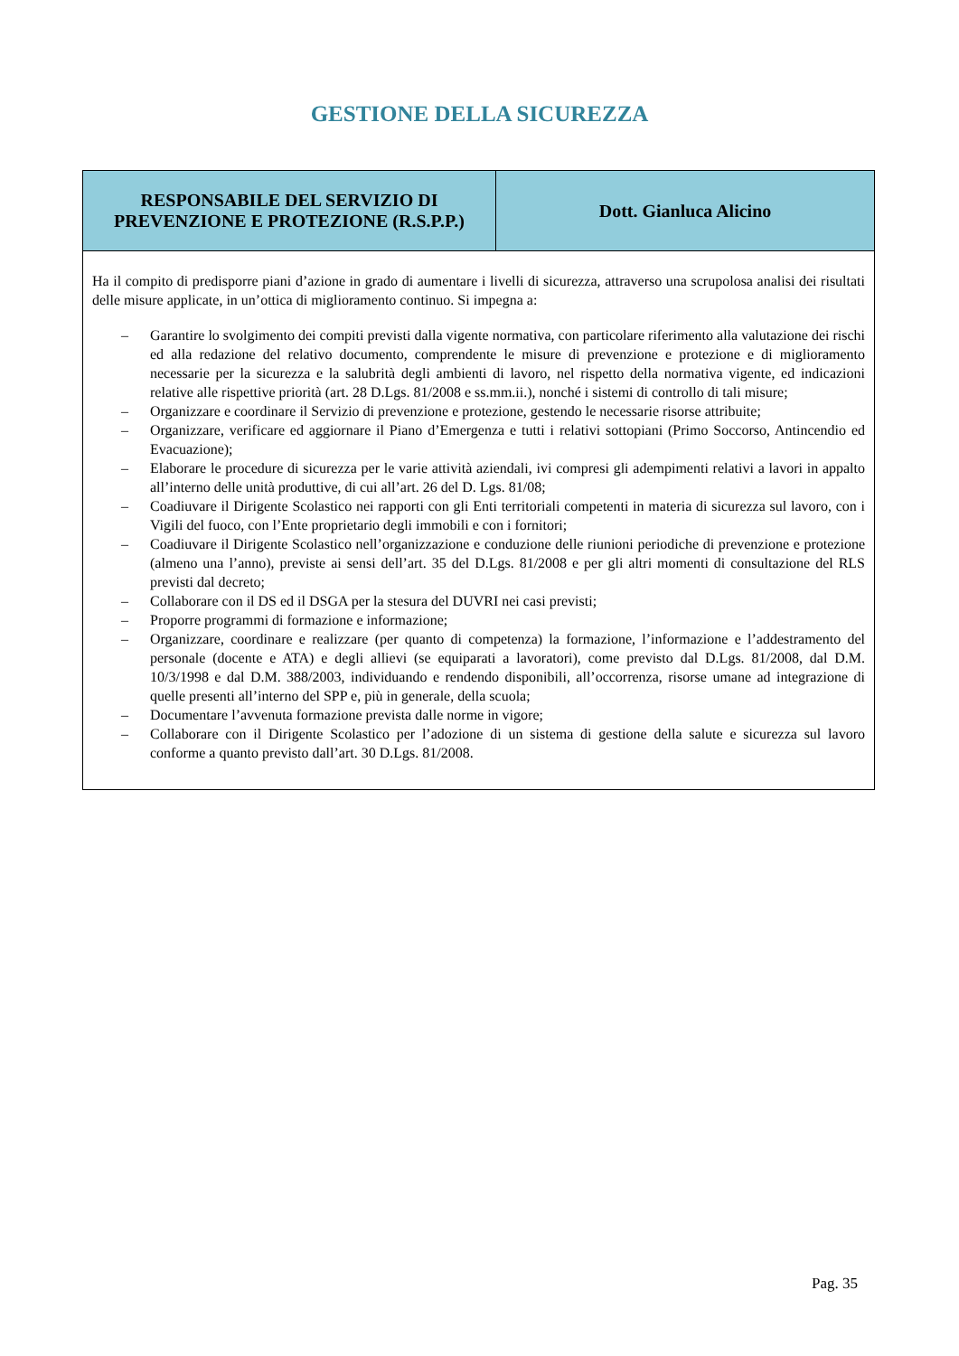GESTIONE DELLA SICUREZZA
| RESPONSABILE DEL SERVIZIO DI PREVENZIONE E PROTEZIONE (R.S.P.P.) | Dott. Gianluca Alicino |
| --- | --- |
| Ha il compito di predisporre piani d’azione in grado di aumentare i livelli di sicurezza, attraverso una scrupolosa analisi dei risultati delle misure applicate, in un’ottica di miglioramento continuo. Si impegna a: – Garantire lo svolgimento dei compiti previsti dalla vigente normativa, con particolare riferimento alla valutazione dei rischi ed alla redazione del relativo documento, comprendente le misure di prevenzione e protezione e di miglioramento necessarie per la sicurezza e la salubrità degli ambienti di lavoro, nel rispetto della normativa vigente, ed indicazioni relative alle rispettive priorità (art. 28 D.Lgs. 81/2008 e ss.mm.ii.), nonché i sistemi di controllo di tali misure; – Organizzare e coordinare il Servizio di prevenzione e protezione, gestendo le necessarie risorse attribuite; – Organizzare, verificare ed aggiornare il Piano d’Emergenza e tutti i relativi sottopiani (Primo Soccorso, Antincendio ed Evacuazione); – Elaborare le procedure di sicurezza per le varie attività aziendali, ivi compresi gli adempimenti relativi a lavori in appalto all’interno delle unità produttive, di cui all’art. 26 del D. Lgs. 81/08; – Coadiuvare il Dirigente Scolastico nei rapporti con gli Enti territoriali competenti in materia di sicurezza sul lavoro, con i Vigili del fuoco, con l’Ente proprietario degli immobili e con i fornitori; – Coadiuvare il Dirigente Scolastico nell’organizzazione e conduzione delle riunioni periodiche di prevenzione e protezione (almeno una l’anno), previste ai sensi dell’art. 35 del D.Lgs. 81/2008 e per gli altri momenti di consultazione del RLS previsti dal decreto; – Collaborare con il DS ed il DSGA per la stesura del DUVRI nei casi previsti; – Proporre programmi di formazione e informazione; – Organizzare, coordinare e realizzare (per quanto di competenza) la formazione, l’informazione e l’addestramento del personale (docente e ATA) e degli allievi (se equiparati a lavoratori), come previsto dal D.Lgs. 81/2008, dal D.M. 10/3/1998 e dal D.M. 388/2003, individuando e rendendo disponibili, all’occorrenza, risorse umane ad integrazione di quelle presenti all’interno del SPP e, più in generale, della scuola; – Documentare l’avvenuta formazione prevista dalle norme in vigore; – Collaborare con il Dirigente Scolastico per l’adozione di un sistema di gestione della salute e sicurezza sul lavoro conforme a quanto previsto dall’art. 30 D.Lgs. 81/2008. | |
Pag. 35